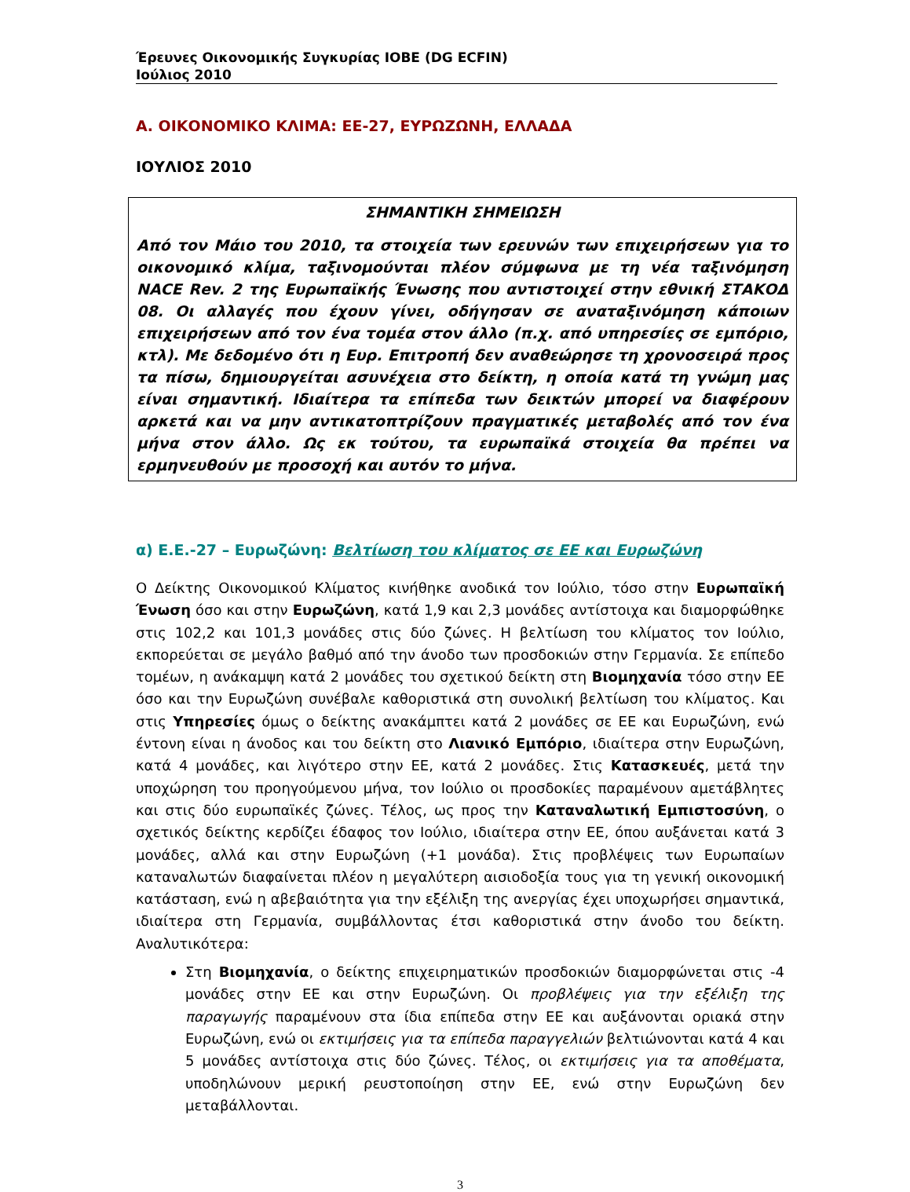Έρευνες Οικονομικής Συγκυρίας ΙΟΒΕ (DG ECFIN)
Ιούλιος 2010
Α. ΟΙΚΟΝΟΜΙΚΟ ΚΛΙΜΑ: ΕΕ-27, ΕΥΡΩΖΩΝΗ, ΕΛΛΑΔΑ
ΙΟΥΛΙΟΣ 2010
ΣΗΜΑΝΤΙΚΗ ΣΗΜΕΙΩΣΗ
Από τον Μάιο του 2010, τα στοιχεία των ερευνών των επιχειρήσεων για το οικονομικό κλίμα, ταξινομούνται πλέον σύμφωνα με τη νέα ταξινόμηση NACE Rev. 2 της Ευρωπαϊκής Ένωσης που αντιστοιχεί στην εθνική ΣΤΑΚΟΔ 08. Οι αλλαγές που έχουν γίνει, οδήγησαν σε αναταξινόμηση κάποιων επιχειρήσεων από τον ένα τομέα στον άλλο (π.χ. από υπηρεσίες σε εμπόριο, κτλ). Με δεδομένο ότι η Ευρ. Επιτροπή δεν αναθεώρησε τη χρονοσειρά προς τα πίσω, δημιουργείται ασυνέχεια στο δείκτη, η οποία κατά τη γνώμη μας είναι σημαντική. Ιδιαίτερα τα επίπεδα των δεικτών μπορεί να διαφέρουν αρκετά και να μην αντικατοπτρίζουν πραγματικές μεταβολές από τον ένα μήνα στον άλλο. Ως εκ τούτου, τα ευρωπαϊκά στοιχεία θα πρέπει να ερμηνευθούν με προσοχή και αυτόν το μήνα.
α) Ε.Ε.-27 – Ευρωζώνη: Βελτίωση του κλίματος σε ΕΕ και Ευρωζώνη
Ο Δείκτης Οικονομικού Κλίματος κινήθηκε ανοδικά τον Ιούλιο, τόσο στην Ευρωπαϊκή Ένωση όσο και στην Ευρωζώνη, κατά 1,9 και 2,3 μονάδες αντίστοιχα και διαμορφώθηκε στις 102,2 και 101,3 μονάδες στις δύο ζώνες. Η βελτίωση του κλίματος τον Ιούλιο, εκπορεύεται σε μεγάλο βαθμό από την άνοδο των προσδοκιών στην Γερμανία. Σε επίπεδο τομέων, η ανάκαμψη κατά 2 μονάδες του σχετικού δείκτη στη Βιομηχανία τόσο στην ΕΕ όσο και την Ευρωζώνη συνέβαλε καθοριστικά στη συνολική βελτίωση του κλίματος. Και στις Υπηρεσίες όμως ο δείκτης ανακάμπτει κατά 2 μονάδες σε ΕΕ και Ευρωζώνη, ενώ έντονη είναι η άνοδος και του δείκτη στο Λιανικό Εμπόριο, ιδιαίτερα στην Ευρωζώνη, κατά 4 μονάδες, και λιγότερο στην ΕΕ, κατά 2 μονάδες. Στις Κατασκευές, μετά την υποχώρηση του προηγούμενου μήνα, τον Ιούλιο οι προσδοκίες παραμένουν αμετάβλητες και στις δύο ευρωπαϊκές ζώνες. Τέλος, ως προς την Καταναλωτική Εμπιστοσύνη, ο σχετικός δείκτης κερδίζει έδαφος τον Ιούλιο, ιδιαίτερα στην ΕΕ, όπου αυξάνεται κατά 3 μονάδες, αλλά και στην Ευρωζώνη (+1 μονάδα). Στις προβλέψεις των Ευρωπαίων καταναλωτών διαφαίνεται πλέον η μεγαλύτερη αισιοδοξία τους για τη γενική οικονομική κατάσταση, ενώ η αβεβαιότητα για την εξέλιξη της ανεργίας έχει υποχωρήσει σημαντικά, ιδιαίτερα στη Γερμανία, συμβάλλοντας έτσι καθοριστικά στην άνοδο του δείκτη. Αναλυτικότερα:
Στη Βιομηχανία, ο δείκτης επιχειρηματικών προσδοκιών διαμορφώνεται στις -4 μονάδες στην ΕΕ και στην Ευρωζώνη. Οι προβλέψεις για την εξέλιξη της παραγωγής παραμένουν στα ίδια επίπεδα στην ΕΕ και αυξάνονται οριακά στην Ευρωζώνη, ενώ οι εκτιμήσεις για τα επίπεδα παραγγελιών βελτιώνονται κατά 4 και 5 μονάδες αντίστοιχα στις δύο ζώνες. Τέλος, οι εκτιμήσεις για τα αποθέματα, υποδηλώνουν μερική ρευστοποίηση στην ΕΕ, ενώ στην Ευρωζώνη δεν μεταβάλλονται.
3